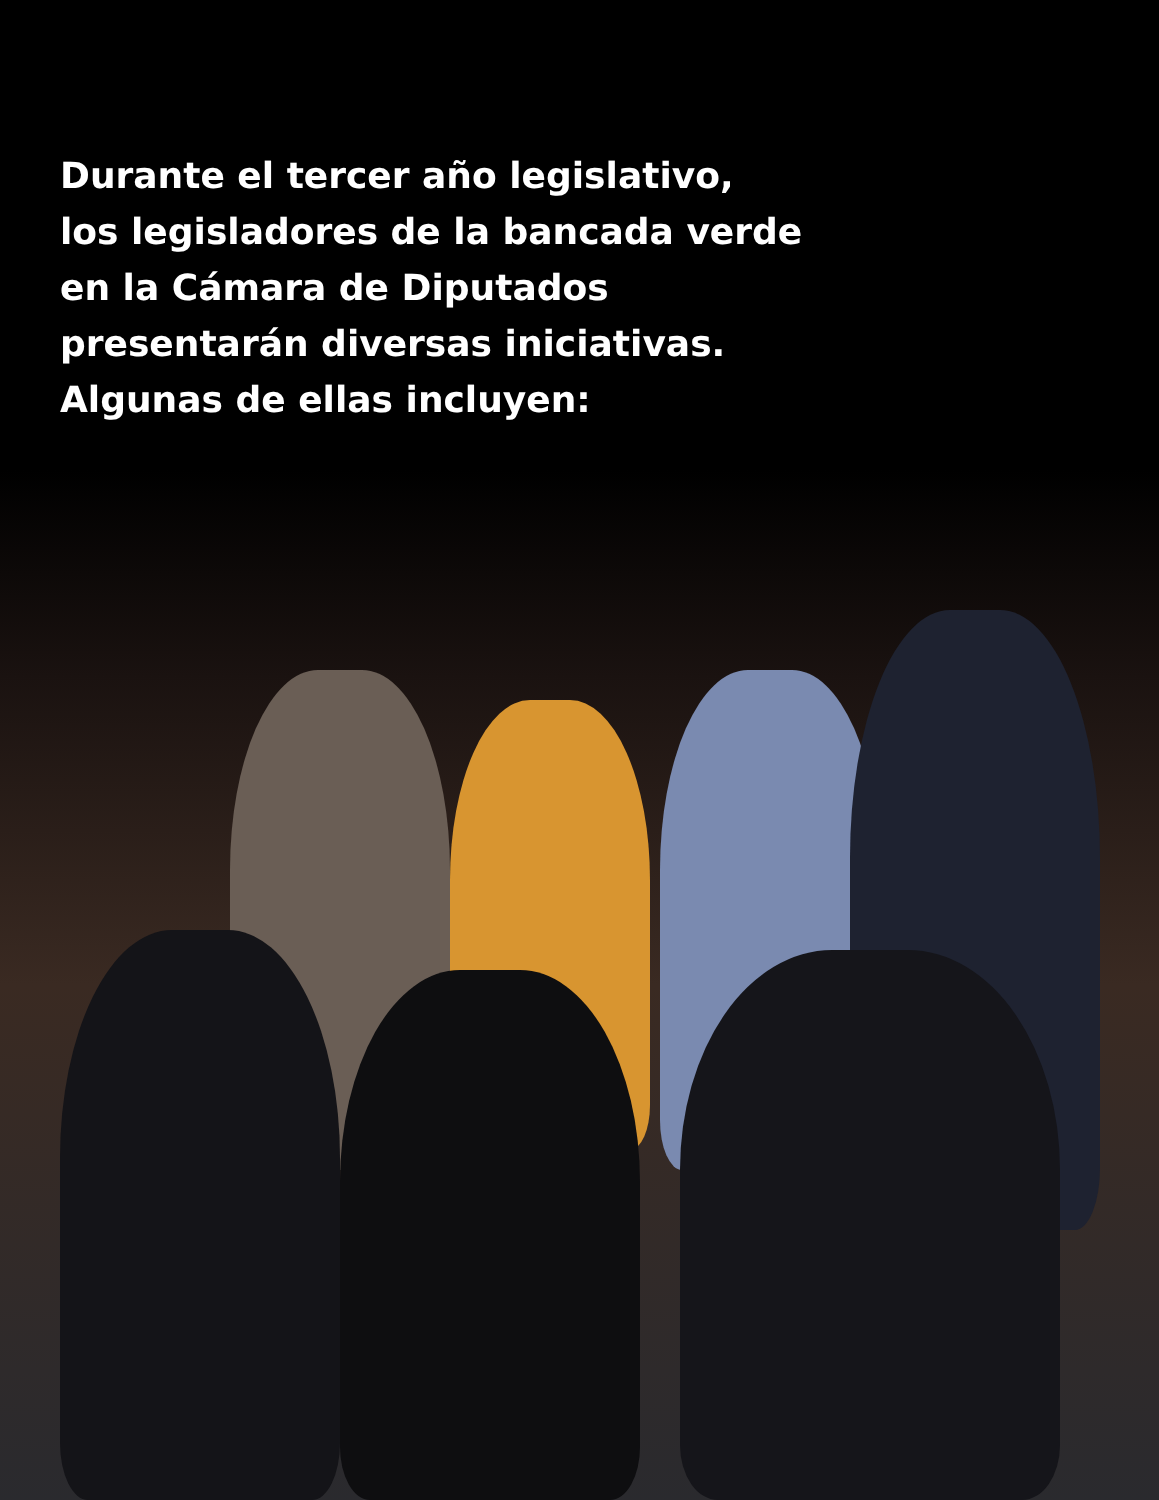Durante el tercer año legislativo,
los legisladores de la bancada verde
en la Cámara de Diputados
presentarán diversas iniciativas.
Algunas de ellas incluyen: